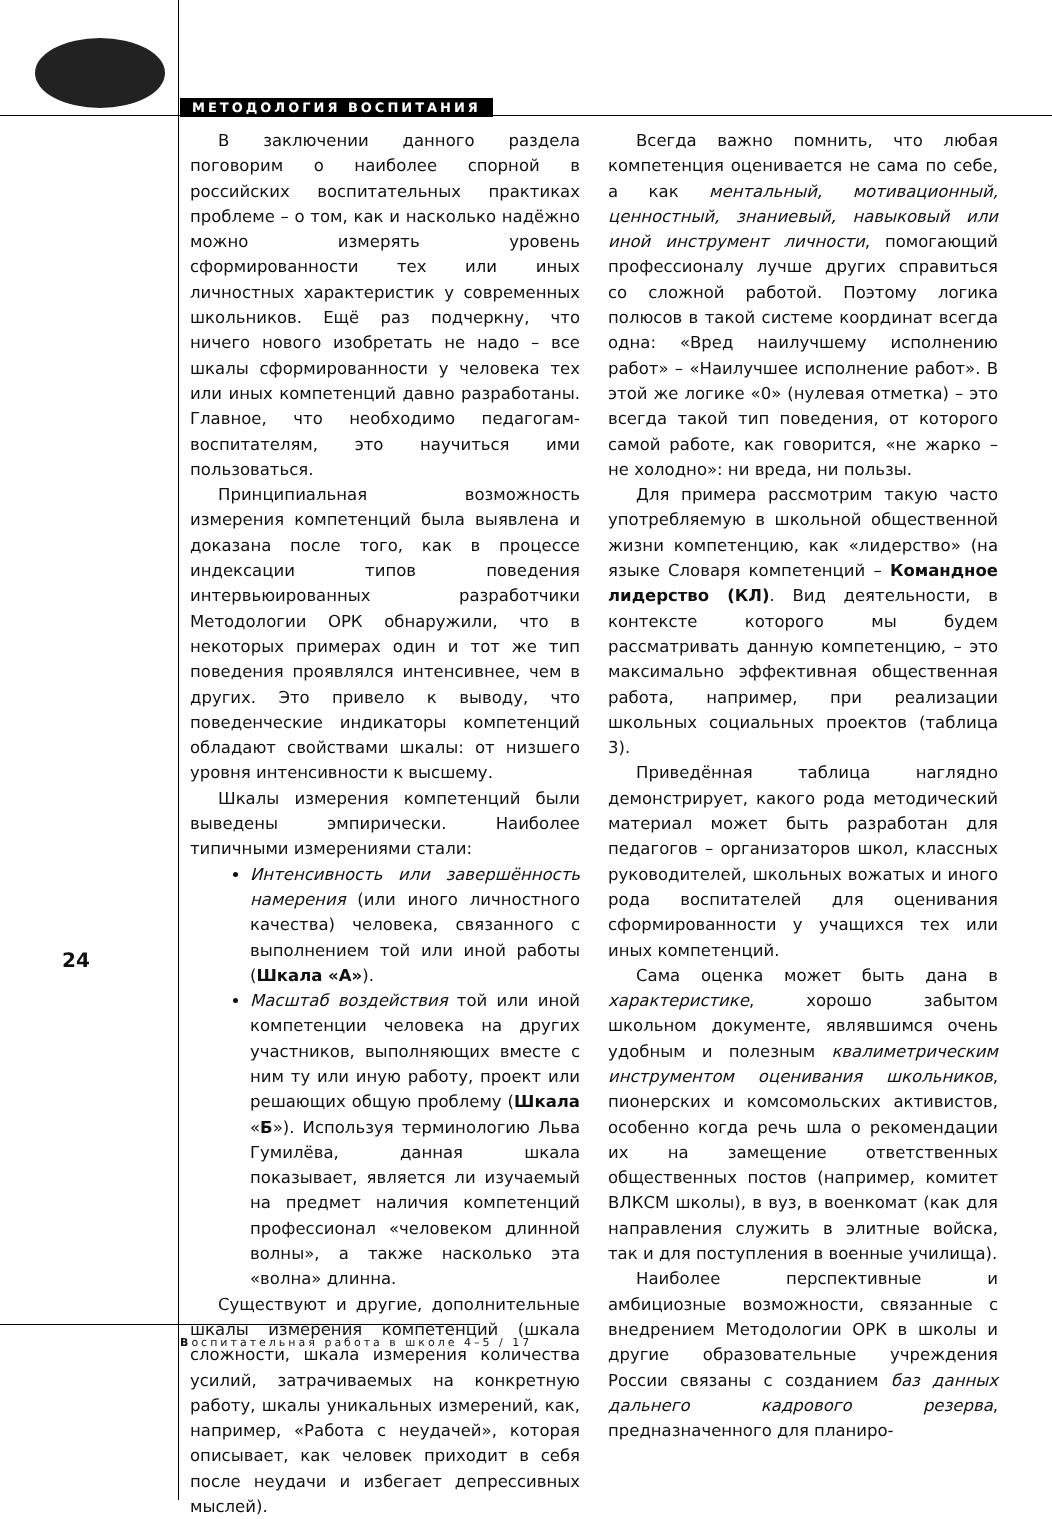МЕТОДОЛОГИЯ ВОСПИТАНИЯ
В заключении данного раздела поговорим о наиболее спорной в российских воспитательных практиках проблеме – о том, как и насколько надёжно можно измерять уровень сформированности тех или иных личностных характеристик у современных школьников. Ещё раз подчеркну, что ничего нового изобретать не надо – все шкалы сформированности у человека тех или иных компетенций давно разработаны. Главное, что необходимо педагогам-воспитателям, это научиться ими пользоваться.
Принципиальная возможность измерения компетенций была выявлена и доказана после того, как в процессе индексации типов поведения интервьюированных разработчики Методологии ОРК обнаружили, что в некоторых примерах один и тот же тип поведения проявлялся интенсивнее, чем в других. Это привело к выводу, что поведенческие индикаторы компетенций обладают свойствами шкалы: от низшего уровня интенсивности к высшему.
Шкалы измерения компетенций были выведены эмпирически. Наиболее типичными измерениями стали:
Интенсивность или завершённость намерения (или иного личностного качества) человека, связанного с выполнением той или иной работы (Шкала «А»).
Масштаб воздействия той или иной компетенции человека на других участников, выполняющих вместе с ним ту или иную работу, проект или решающих общую проблему (Шкала «Б»). Используя терминологию Льва Гумилёва, данная шкала показывает, является ли изучаемый на предмет наличия компетенций профессионал «человеком длинной волны», а также насколько эта «волна» длинна.
Существуют и другие, дополнительные шкалы измерения компетенций (шкала сложности, шкала измерения количества усилий, затрачиваемых на конкретную работу, шкалы уникальных измерений, как, например, «Работа с неудачей», которая описывает, как человек приходит в себя после неудачи и избегает депрессивных мыслей).
Всегда важно помнить, что любая компетенция оценивается не сама по себе, а как ментальный, мотивационный, ценностный, знаниевый, навыковый или иной инструмент личности, помогающий профессионалу лучше других справиться со сложной работой. Поэтому логика полюсов в такой системе координат всегда одна: «Вред наилучшему исполнению работ» – «Наилучшее исполнение работ». В этой же логике «0» (нулевая отметка) – это всегда такой тип поведения, от которого самой работе, как говорится, «не жарко – не холодно»: ни вреда, ни пользы.
Для примера рассмотрим такую часто употребляемую в школьной общественной жизни компетенцию, как «лидерство» (на языке Словаря компетенций – Командное лидерство (КЛ). Вид деятельности, в контексте которого мы будем рассматривать данную компетенцию, – это максимально эффективная общественная работа, например, при реализации школьных социальных проектов (таблица 3).
Приведённая таблица наглядно демонстрирует, какого рода методический материал может быть разработан для педагогов – организаторов школ, классных руководителей, школьных вожатых и иного рода воспитателей для оценивания сформированности у учащихся тех или иных компетенций.
Сама оценка может быть дана в характеристике, хорошо забытом школьном документе, являвшимся очень удобным и полезным квалиметрическим инструментом оценивания школьников, пионерских и комсомольских активистов, особенно когда речь шла о рекомендации их на замещение ответственных общественных постов (например, комитет ВЛКСМ школы), в вуз, в военкомат (как для направления служить в элитные войска, так и для поступления в военные училища).
Наиболее перспективные и амбициозные возможности, связанные с внедрением Методологии ОРК в школы и другие образовательные учреждения России связаны с созданием баз данных дальнего кадрового резерва, предназначенного для планиро-
24
Воспитательная работа в школе 4–5 / 17